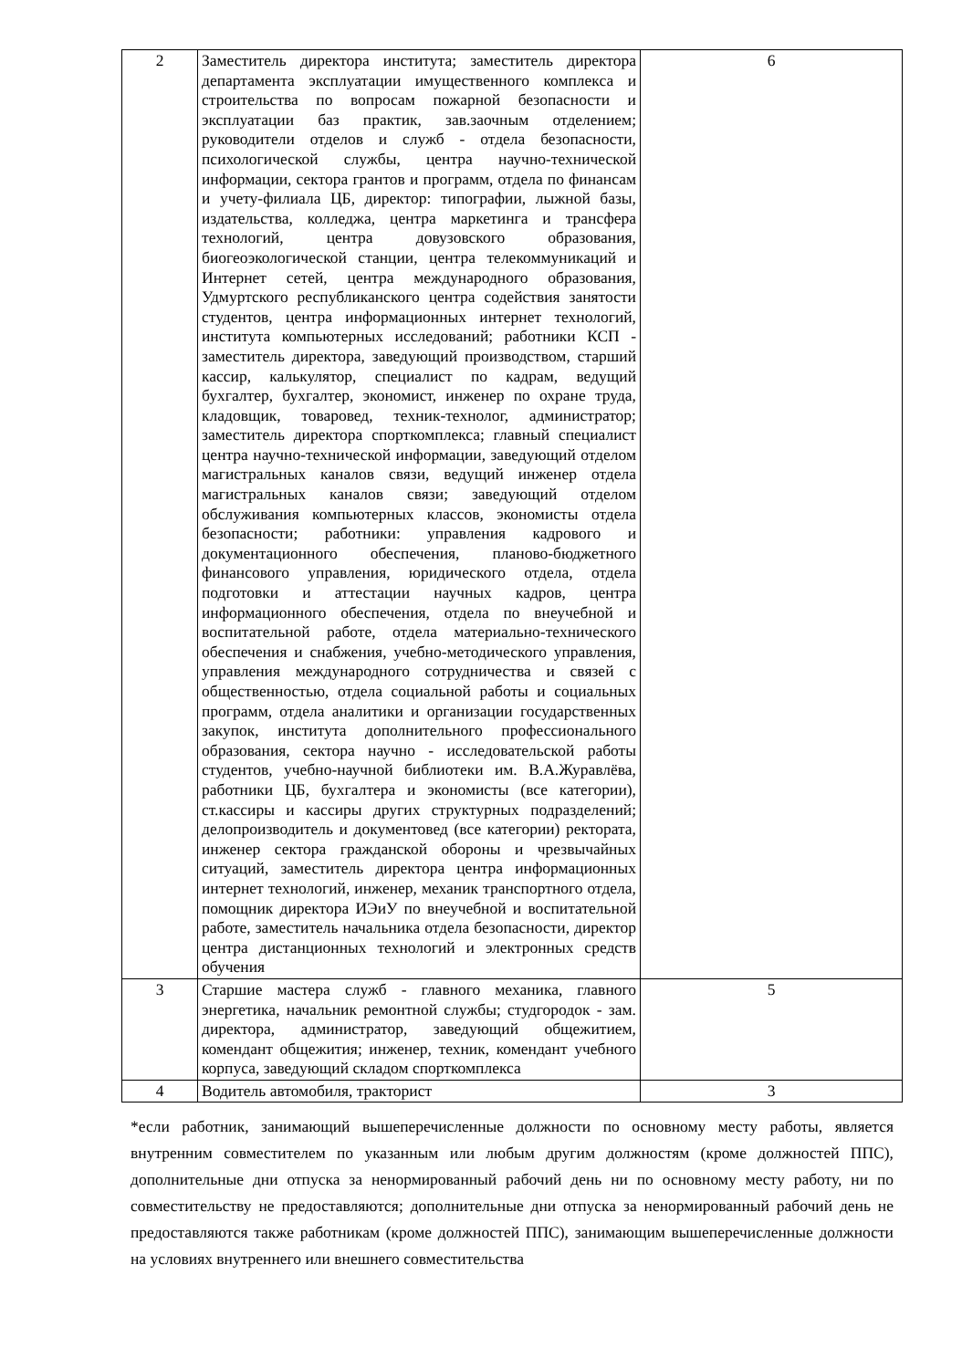| 2 | Заместитель директора института; заместитель директора департамента эксплуатации имущественного комплекса и строительства по вопросам пожарной безопасности и эксплуатации баз практик, зав.заочным отделением; руководители отделов и служб - отдела безопасности, психологической службы, центра научно-технической информации, сектора грантов и программ, отдела по финансам и учету-филиала ЦБ, директор: типографии, лыжной базы, издательства, колледжа, центра маркетинга и трансфера технологий, центра довузовского образования, биогеоэкологической станции, центра телекоммуникаций и Интернет сетей, центра международного образования, Удмуртского республиканского центра содействия занятости студентов, центра информационных интернет технологий, института компьютерных исследований; работники КСП - заместитель директора, заведующий производством, старший кассир, калькулятор, специалист по кадрам, ведущий бухгалтер, бухгалтер, экономист, инженер по охране труда, кладовщик, товаровед, техник-технолог, администратор; заместитель директора спорткомплекса; главный специалист центра научно-технической информации, заведующий отделом магистральных каналов связи, ведущий инженер отдела магистральных каналов связи; заведующий отделом обслуживания компьютерных классов, экономисты отдела безопасности; работники: управления кадрового и документационного обеспечения, планово-бюджетного финансового управления, юридического отдела, отдела подготовки и аттестации научных кадров, центра информационного обеспечения, отдела по внеучебной и воспитательной работе, отдела материально-технического обеспечения и снабжения, учебно-методического управления, управления международного сотрудничества и связей с общественностью, отдела социальной работы и социальных программ, отдела аналитики и организации государственных закупок, института дополнительного профессионального образования, сектора научно - исследовательской работы студентов, учебно-научной библиотеки им. В.А.Журавлёва, работники ЦБ, бухгалтера и экономисты (все категории), ст.кассиры и кассиры других структурных подразделений; делопроизводитель и документовед (все категории) ректората, инженер сектора гражданской обороны и чрезвычайных ситуаций, заместитель директора центра информационных интернет технологий, инженер, механик транспортного отдела, помощник директора ИЭиУ по внеучебной и воспитательной работе, заместитель начальника отдела безопасности, директор центра дистанционных технологий и электронных средств обучения | 6 |
| 3 | Старшие мастера служб - главного механика, главного энергетика, начальник ремонтной службы; студгородок - зам. директора, администратор, заведующий общежитием, комендант общежития; инженер, техник, комендант учебного корпуса, заведующий складом спорткомплекса | 5 |
| 4 | Водитель автомобиля, тракторист | 3 |
*если работник, занимающий вышеперечисленные должности по основному месту работы, является внутренним совместителем по указанным или любым другим должностям (кроме должностей ППС), дополнительные дни отпуска за ненормированный рабочий день ни по основному месту работу, ни по совместительству не предоставляются; дополнительные дни отпуска за ненормированный рабочий день не предоставляются также работникам (кроме должностей ППС), занимающим вышеперечисленные должности на условиях внутреннего или внешнего совместительства